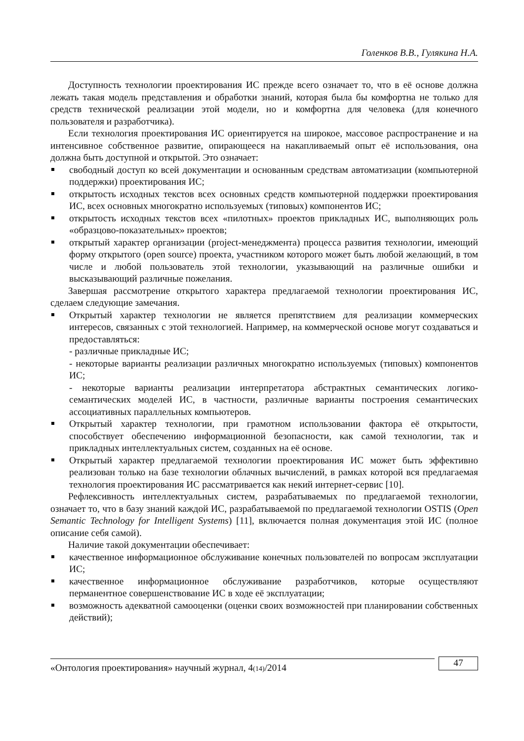Голенков В.В., Гулякина Н.А.
Доступность технологии проектирования ИС прежде всего означает то, что в её основе должна лежать такая модель представления и обработки знаний, которая была бы комфортна не только для средств технической реализации этой модели, но и комфортна для человека (для конечного пользователя и разработчика).
Если технология проектирования ИС ориентируется на широкое, массовое распространение и на интенсивное собственное развитие, опирающееся на накапливаемый опыт её использования, она должна быть доступной и открытой. Это означает:
свободный доступ ко всей документации и основанным средствам автоматизации (компьютерной поддержки) проектирования ИС;
открытость исходных текстов всех основных средств компьютерной поддержки проектирования ИС, всех основных многократно используемых (типовых) компонентов ИС;
открытость исходных текстов всех «пилотных» проектов прикладных ИС, выполняющих роль «образцово-показательных» проектов;
открытый характер организации (project-менеджмента) процесса развития технологии, имеющий форму открытого (open source) проекта, участником которого может быть любой желающий, в том числе и любой пользователь этой технологии, указывающий на различные ошибки и высказывающий различные пожелания.
Завершая рассмотрение открытого характера предлагаемой технологии проектирования ИС, сделаем следующие замечания.
Открытый характер технологии не является препятствием для реализации коммерческих интересов, связанных с этой технологией. Например, на коммерческой основе могут создаваться и предоставляться:
- различные прикладные ИС;
- некоторые варианты реализации различных многократно используемых (типовых) компонентов ИС;
- некоторые варианты реализации интерпретатора абстрактных семантических логико-семантических моделей ИС, в частности, различные варианты построения семантических ассоциативных параллельных компьютеров.
Открытый характер технологии, при грамотном использовании фактора её открытости, способствует обеспечению информационной безопасности, как самой технологии, так и прикладных интеллектуальных систем, созданных на её основе.
Открытый характер предлагаемой технологии проектирования ИС может быть эффективно реализован только на базе технологии облачных вычислений, в рамках которой вся предлагаемая технология проектирования ИС рассматривается как некий интернет-сервис [10].
Рефлексивность интеллектуальных систем, разрабатываемых по предлагаемой технологии, означает то, что в базу знаний каждой ИС, разрабатываемой по предлагаемой технологии OSTIS (Open Semantic Technology for Intelligent Systems) [11], включается полная документация этой ИС (полное описание себя самой).
Наличие такой документации обеспечивает:
качественное информационное обслуживание конечных пользователей по вопросам эксплуатации ИС;
качественное информационное обслуживание разработчиков, которые осуществляют перманентное совершенствование ИС в ходе её эксплуатации;
возможность адекватной самооценки (оценки своих возможностей при планировании собственных действий);
«Онтология проектирования» научный журнал, 4(14)/2014
47